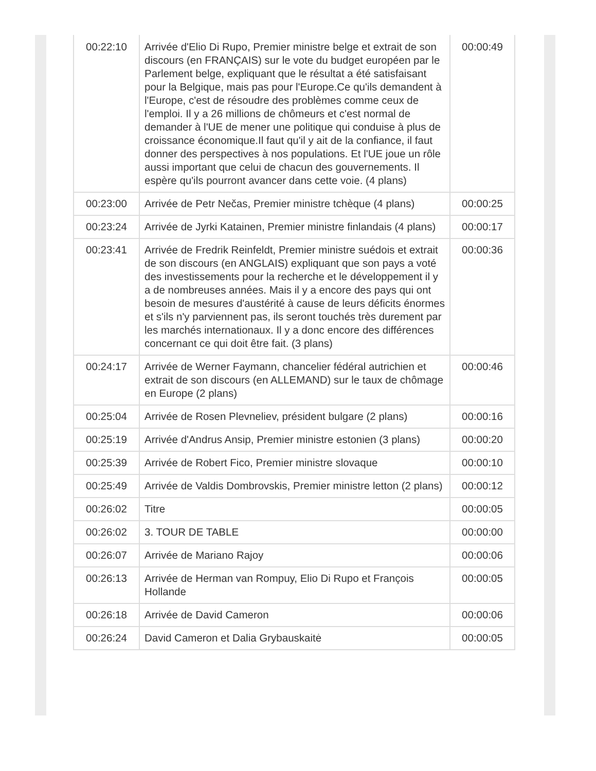| 00:22:10 | Arrivée d'Elio Di Rupo, Premier ministre belge et extrait de son discours (en FRANÇAIS) sur le vote du budget européen par le Parlement belge, expliquant que le résultat a été satisfaisant pour la Belgique, mais pas pour l'Europe.Ce qu'ils demandent à l'Europe, c'est de résoudre des problèmes comme ceux de l'emploi. Il y a 26 millions de chômeurs et c'est normal de demander à l'UE de mener une politique qui conduise à plus de croissance économique.Il faut qu'il y ait de la confiance, il faut donner des perspectives à nos populations. Et l'UE joue un rôle aussi important que celui de chacun des gouvernements. Il espère qu'ils pourront avancer dans cette voie. (4 plans) | 00:00:49 |
| 00:23:00 | Arrivée de Petr Nečas, Premier ministre tchèque (4 plans) | 00:00:25 |
| 00:23:24 | Arrivée de Jyrki Katainen, Premier ministre finlandais (4 plans) | 00:00:17 |
| 00:23:41 | Arrivée de Fredrik Reinfeldt, Premier ministre suédois et extrait de son discours (en ANGLAIS) expliquant que son pays a voté des investissements pour la recherche et le développement il y a de nombreuses années. Mais il y a encore des pays qui ont besoin de mesures d'austérité à cause de leurs déficits énormes et s'ils n'y parviennent pas, ils seront touchés très durement par les marchés internationaux. Il y a donc encore des différences concernant ce qui doit être fait. (3 plans) | 00:00:36 |
| 00:24:17 | Arrivée de Werner Faymann, chancelier fédéral autrichien et extrait de son discours (en ALLEMAND) sur le taux de chômage en Europe (2 plans) | 00:00:46 |
| 00:25:04 | Arrivée de Rosen Plevneliev, président bulgare (2 plans) | 00:00:16 |
| 00:25:19 | Arrivée d'Andrus Ansip, Premier ministre estonien (3 plans) | 00:00:20 |
| 00:25:39 | Arrivée de Robert Fico, Premier ministre slovaque | 00:00:10 |
| 00:25:49 | Arrivée de Valdis Dombrovskis, Premier ministre letton (2 plans) | 00:00:12 |
| 00:26:02 | Titre | 00:00:05 |
| 00:26:02 | 3. TOUR DE TABLE | 00:00:00 |
| 00:26:07 | Arrivée de Mariano Rajoy | 00:00:06 |
| 00:26:13 | Arrivée de Herman van Rompuy, Elio Di Rupo et François Hollande | 00:00:05 |
| 00:26:18 | Arrivée de David Cameron | 00:00:06 |
| 00:26:24 | David Cameron et Dalia Grybauskaitė | 00:00:05 |